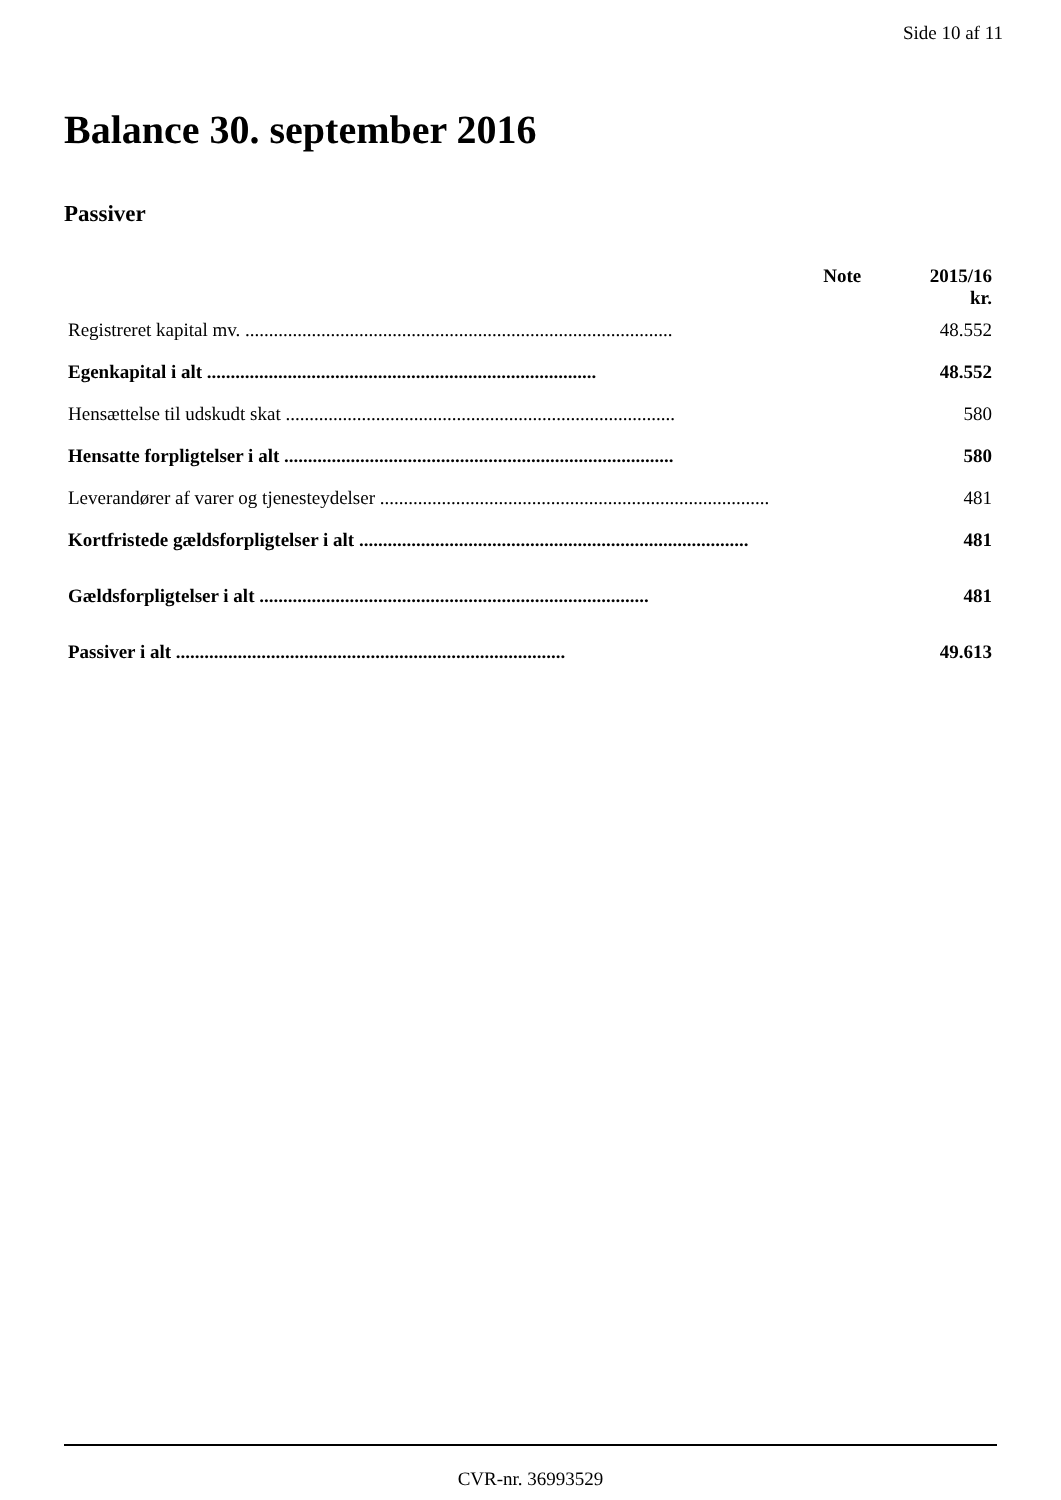Side 10 af 11
Balance 30. september 2016
Passiver
| | Note | 2015/16 kr. |
| --- | --- | --- |
| Registreret kapital mv. .......................................................................................... | | 48.552 |
| Egenkapital i alt .................................................................................. | | 48.552 |
| Hensættelse til udskudt skat .................................................................................. | | 580 |
| Hensatte forpligtelser i alt .................................................................................. | | 580 |
| Leverandører af varer og tjenesteydelser .................................................................................. | | 481 |
| Kortfristede gældsforpligtelser i alt .................................................................................. | | 481 |
| Gældsforpligtelser i alt .................................................................................. | | 481 |
| Passiver i alt .................................................................................. | | 49.613 |
CVR-nr. 36993529